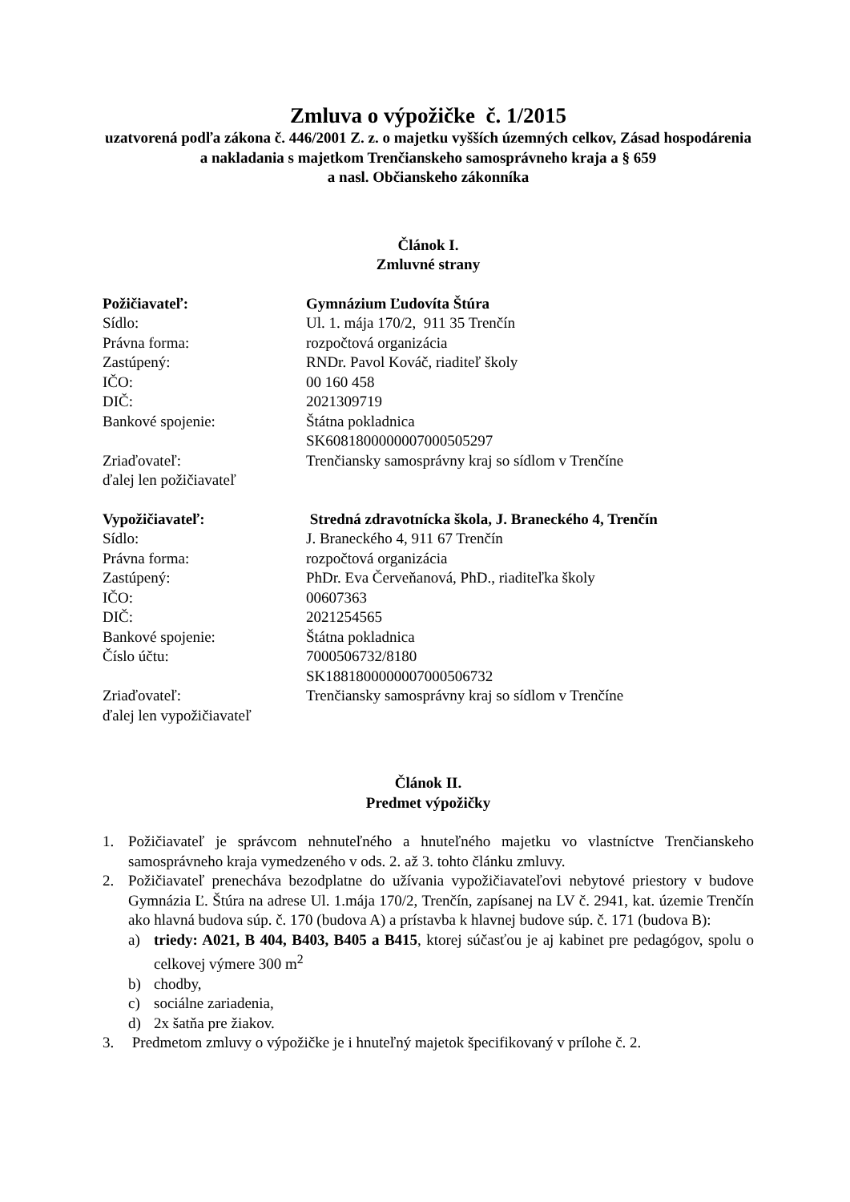Zmluva o výpožičke č. 1/2015
uzatvorená podľa zákona č. 446/2001 Z. z. o majetku vyšších územných celkov, Zásad hospodárenia a nakladania s majetkom Trenčianskeho samosprávneho kraja a § 659
a nasl. Občianskeho zákonníka
Článok I.
Zmluvné strany
Požičiavateľ: Gymnázium Ľudovíta Štúra
Sídlo: Ul. 1. mája 170/2, 911 35 Trenčín
Právna forma: rozpočtová organizácia
Zastúpený: RNDr. Pavol Kováč, riaditeľ školy
IČO: 00 160 458
DIČ: 2021309719
Bankové spojenie: Štátna pokladnica
SK6081800000007000505297
Zriaďovateľ: Trenčiansky samosprávny kraj so sídlom v Trenčíne
ďalej len požičiavateľ
Vypožičiavateľ: Stredná zdravotnícka škola, J. Braneckého 4, Trenčín
Sídlo: J. Braneckého 4, 911 67 Trenčín
Právna forma: rozpočtová organizácia
Zastúpený: PhDr. Eva Červeňanová, PhD., riaditeľka školy
IČO: 00607363
DIČ: 2021254565
Bankové spojenie: Štátna pokladnica
Číslo účtu: 7000506732/8180
SK1881800000007000506732
Zriaďovateľ: Trenčiansky samosprávny kraj so sídlom v Trenčíne
ďalej len vypožičiavateľ
Článok II.
Predmet výpožičky
1. Požičiavateľ je správcom nehnuteľného a hnuteľného majetku vo vlastníctve Trenčianskeho samosprávneho kraja vymedzeného v ods. 2. až 3. tohto článku zmluvy.
2. Požičiavateľ prenecháva bezodplatne do užívania vypožičiavateľovi nebytové priestory v budove Gymnázia Ľ. Štúra na adrese Ul. 1.mája 170/2, Trenčín, zapísanej na LV č. 2941, kat. územie Trenčín ako hlavná budova súp. č. 170 (budova A) a prístavba k hlavnej budove súp. č. 171 (budova B):
a) triedy: A021, B 404, B403, B405 a B415, ktorej súčasťou je aj kabinet pre pedagógov, spolu o celkovej výmere 300 m<sup>2</sup>
b) chodby,
c) sociálne zariadenia,
d) 2x šatňa pre žiakov.
3. Predmetom zmluvy o výpožičke je i hnuteľný majetok špecifikovaný v prílohe č. 2.